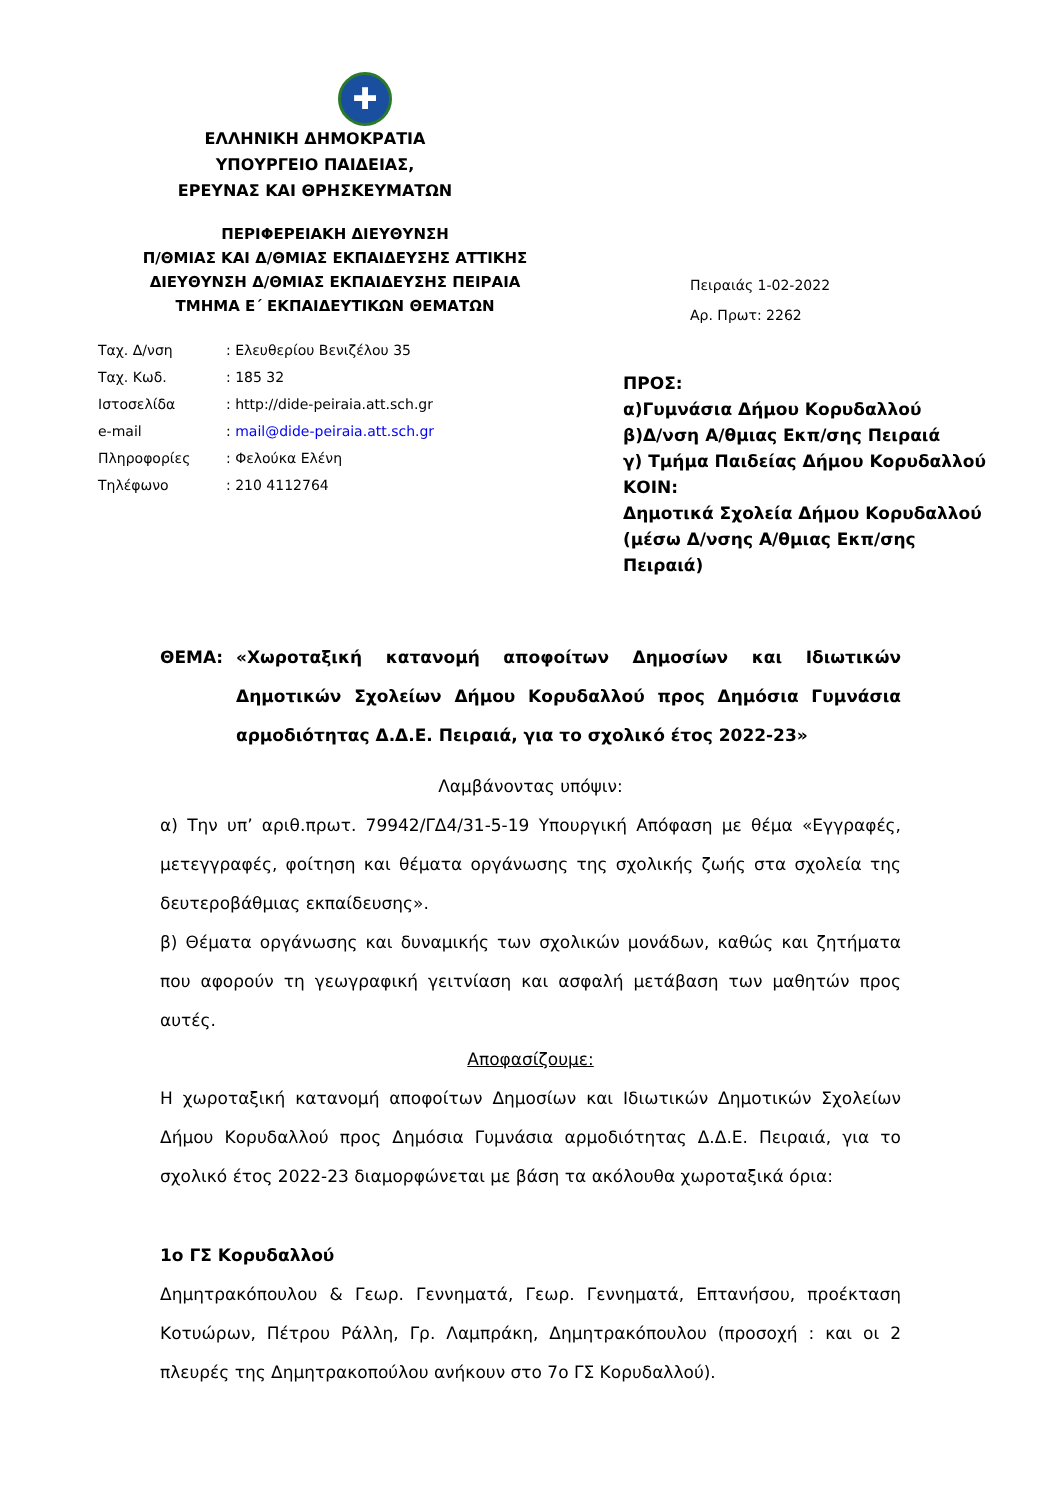✚
ΕΛΛΗΝΙΚΗ ΔΗΜΟΚΡΑΤΙΑ
ΥΠΟΥΡΓΕΙΟ ΠΑΙΔΕΙΑΣ,
ΕΡΕΥΝΑΣ ΚΑΙ ΘΡΗΣΚΕΥΜΑΤΩΝ
ΠΕΡΙΦΕΡΕΙΑΚΗ ΔΙΕΥΘΥΝΣΗ
Π/ΘΜΙΑΣ ΚΑΙ Δ/ΘΜΙΑΣ ΕΚΠΑΙΔΕΥΣΗΣ ΑΤΤΙΚΗΣ
ΔΙΕΥΘΥΝΣΗ Δ/ΘΜΙΑΣ ΕΚΠΑΙΔΕΥΣΗΣ ΠΕΙΡΑΙΑ
ΤΜΗΜΑ Ε΄ ΕΚΠΑΙΔΕΥΤΙΚΩΝ ΘΕΜΑΤΩΝ
| Ταχ. Δ/νση | : Ελευθερίου Βενιζέλου 35 |
| Ταχ. Κωδ. | : 185 32 |
| Ιστοσελίδα | : http://dide-peiraia.att.sch.gr |
| e-mail | : mail@dide-peiraia.att.sch.gr |
| Πληροφορίες | : Φελούκα Ελένη |
| Τηλέφωνο | : 210 4112764 |
Πειραιάς 1-02-2022
Αρ. Πρωτ: 2262
ΠΡΟΣ:
α)Γυμνάσια Δήμου Κορυδαλλού
β)Δ/νση Α/θμιας Εκπ/σης Πειραιά
γ) Τμήμα Παιδείας Δήμου Κορυδαλλού
ΚΟΙΝ:
Δημοτικά Σχολεία Δήμου Κορυδαλλού
(μέσω Δ/νσης Α/θμιας Εκπ/σης
Πειραιά)
ΘΕΜΑ: «Χωροταξική κατανομή αποφοίτων Δημοσίων και Ιδιωτικών Δημοτικών Σχολείων Δήμου Κορυδαλλού προς Δημόσια Γυμνάσια αρμοδιότητας Δ.Δ.Ε. Πειραιά, για το σχολικό έτος 2022-23»
Λαμβάνοντας υπόψιν:
α) Την υπ’ αριθ.πρωτ. 79942/ΓΔ4/31-5-19 Υπουργική Απόφαση με θέμα «Εγγραφές, μετεγγραφές, φοίτηση και θέματα οργάνωσης της σχολικής ζωής στα σχολεία της δευτεροβάθμιας εκπαίδευσης».
β) Θέματα οργάνωσης και δυναμικής των σχολικών μονάδων, καθώς και ζητήματα που αφορούν τη γεωγραφική γειτνίαση και ασφαλή μετάβαση των μαθητών προς αυτές.
Αποφασίζουμε:
Η χωροταξική κατανομή αποφοίτων Δημοσίων και Ιδιωτικών Δημοτικών Σχολείων Δήμου Κορυδαλλού προς Δημόσια Γυμνάσια αρμοδιότητας Δ.Δ.Ε. Πειραιά, για το σχολικό έτος 2022-23 διαμορφώνεται με βάση τα ακόλουθα χωροταξικά όρια:
1ο ΓΣ Κορυδαλλού
Δημητρακόπουλου & Γεωρ. Γεννηματά, Γεωρ. Γεννηματά, Επτανήσου, προέκταση Κοτυώρων, Πέτρου Ράλλη, Γρ. Λαμπράκη, Δημητρακόπουλου (προσοχή : και οι 2 πλευρές της Δημητρακοπούλου ανήκουν στο 7ο ΓΣ Κορυδαλλού).